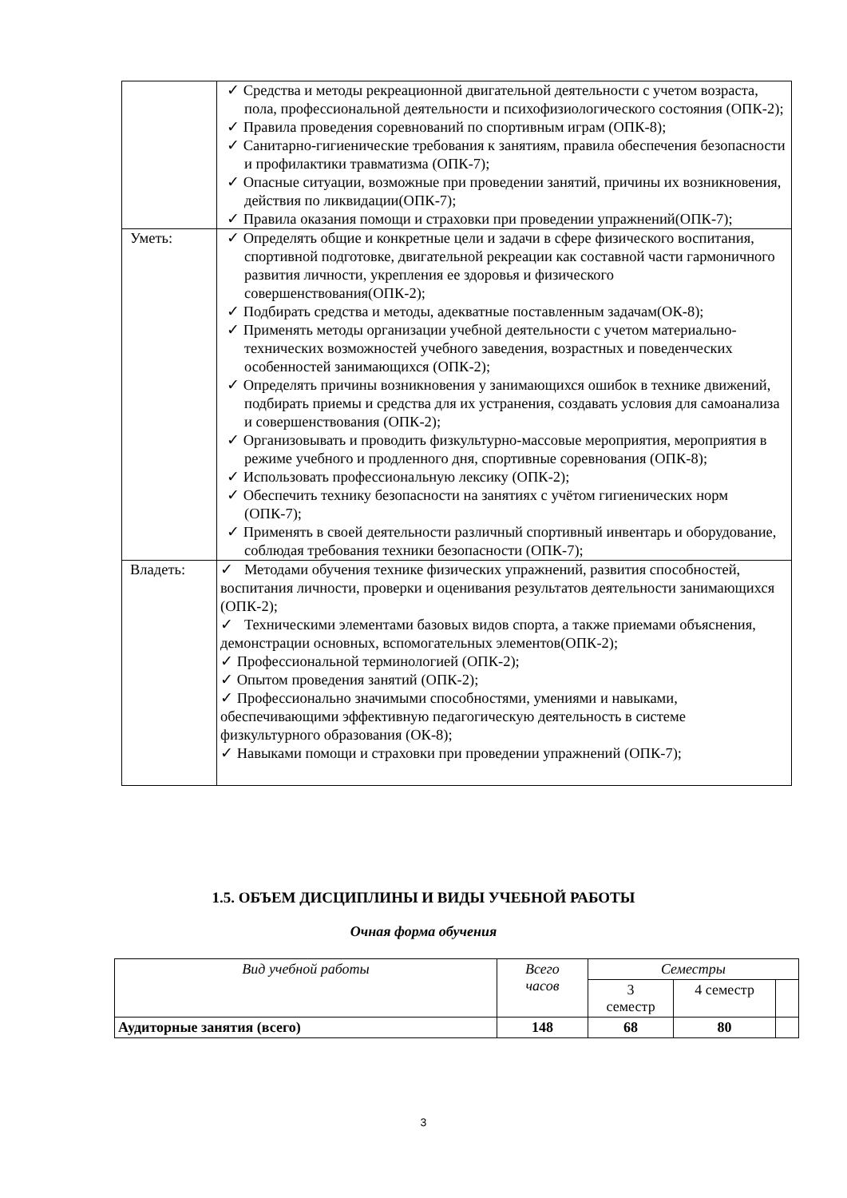| | ✓ Средства и методы рекреационной двигательной деятельности с учетом возраста, пола, профессиональной деятельности и психофизиологического состояния (ОПК-2); ✓ Правила проведения соревнований по спортивным играм (ОПК-8); ✓ Санитарно-гигиенические требования к занятиям, правила обеспечения безопасности и профилактики травматизма (ОПК-7); ✓ Опасные ситуации, возможные при проведении занятий, причины их возникновения, действия по ликвидации(ОПК-7); ✓ Правила оказания помощи и страховки при проведении упражнений(ОПК-7); |
| Уметь: | ✓ Определять общие и конкретные цели и задачи в сфере физического воспитания, спортивной подготовке, двигательной рекреации как составной части гармоничного развития личности, укрепления ее здоровья и физического совершенствования(ОПК-2); ✓ Подбирать средства и методы, адекватные поставленным задачам(ОК-8); ✓ Применять методы организации учебной деятельности с учетом материально-технических возможностей учебного заведения, возрастных и поведенческих особенностей занимающихся (ОПК-2); ✓ Определять причины возникновения у занимающихся ошибок в технике движений, подбирать приемы и средства для их устранения, создавать условия для самоанализа и совершенствования (ОПК-2); ✓ Организовывать и проводить физкультурно-массовые мероприятия, мероприятия в режиме учебного и продленного дня, спортивные соревнования (ОПК-8); ✓ Использовать профессиональную лексику (ОПК-2); ✓ Обеспечить технику безопасности на занятиях с учётом гигиенических норм (ОПК-7); ✓ Применять в своей деятельности различный спортивный инвентарь и оборудование, соблюдая требования техники безопасности (ОПК-7); |
| Владеть: | ✓ Методами обучения технике физических упражнений, развития способностей, воспитания личности, проверки и оценивания результатов деятельности занимающихся (ОПК-2); ✓ Техническими элементами базовых видов спорта, а также приемами объяснения, демонстрации основных, вспомогательных элементов(ОПК-2); ✓ Профессиональной терминологией (ОПК-2); ✓ Опытом проведения занятий (ОПК-2); ✓ Профессионально значимыми способностями, умениями и навыками, обеспечивающими эффективную педагогическую деятельность в системе физкультурного образования (ОК-8); ✓ Навыками помощи и страховки при проведении упражнений (ОПК-7); |
1.5. ОБЪЕМ ДИСЦИПЛИНЫ И ВИДЫ УЧЕБНОЙ РАБОТЫ
Очная форма обучения
| Вид учебной работы | Всего часов | Семестры | | |
| | | 3 семестр | 4 семестр | |
| Аудиторные занятия (всего) | 148 | 68 | 80 | |
3